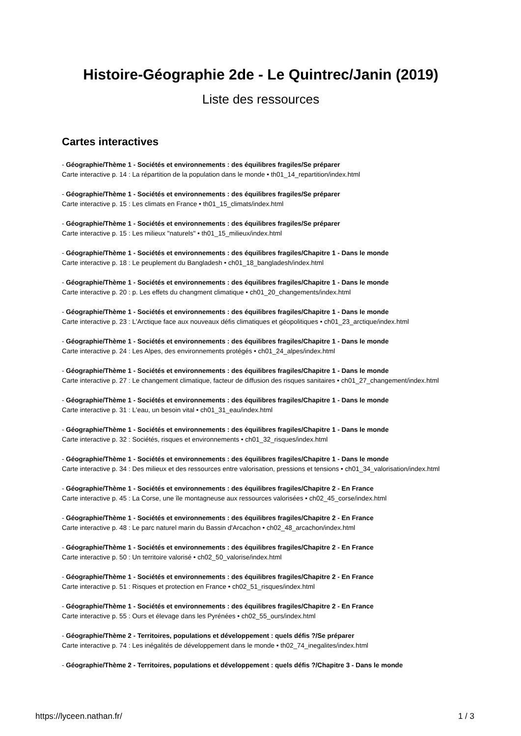Histoire-Géographie 2de - Le Quintrec/Janin (2019)
Liste des ressources
Cartes interactives
- Géographie/Thème 1 - Sociétés et environnements : des équilibres fragiles/Se préparer
Carte interactive p. 14 : La répartition de la population dans le monde • th01_14_repartition/index.html
- Géographie/Thème 1 - Sociétés et environnements : des équilibres fragiles/Se préparer
Carte interactive p. 15 : Les climats en France • th01_15_climats/index.html
- Géographie/Thème 1 - Sociétés et environnements : des équilibres fragiles/Se préparer
Carte interactive p. 15 : Les milieux "naturels" • th01_15_milieux/index.html
- Géographie/Thème 1 - Sociétés et environnements : des équilibres fragiles/Chapitre 1 - Dans le monde
Carte interactive p. 18 : Le peuplement du Bangladesh • ch01_18_bangladesh/index.html
- Géographie/Thème 1 - Sociétés et environnements : des équilibres fragiles/Chapitre 1 - Dans le monde
Carte interactive p. 20 : p. Les effets du changment climatique • ch01_20_changements/index.html
- Géographie/Thème 1 - Sociétés et environnements : des équilibres fragiles/Chapitre 1 - Dans le monde
Carte interactive p. 23 : L'Arctique face aux nouveaux défis climatiques et géopolitiques • ch01_23_arctique/index.html
- Géographie/Thème 1 - Sociétés et environnements : des équilibres fragiles/Chapitre 1 - Dans le monde
Carte interactive p. 24 : Les Alpes, des environnements protégés • ch01_24_alpes/index.html
- Géographie/Thème 1 - Sociétés et environnements : des équilibres fragiles/Chapitre 1 - Dans le monde
Carte interactive p. 27 : Le changement climatique, facteur de diffusion des risques sanitaires • ch01_27_changement/index.html
- Géographie/Thème 1 - Sociétés et environnements : des équilibres fragiles/Chapitre 1 - Dans le monde
Carte interactive p. 31 : L'eau, un besoin vital • ch01_31_eau/index.html
- Géographie/Thème 1 - Sociétés et environnements : des équilibres fragiles/Chapitre 1 - Dans le monde
Carte interactive p. 32 : Sociétés, risques et environnements • ch01_32_risques/index.html
- Géographie/Thème 1 - Sociétés et environnements : des équilibres fragiles/Chapitre 1 - Dans le monde
Carte interactive p. 34 : Des milieux et des ressources entre valorisation, pressions et tensions • ch01_34_valorisation/index.html
- Géographie/Thème 1 - Sociétés et environnements : des équilibres fragiles/Chapitre 2 - En France
Carte interactive p. 45 : La Corse, une île montagneuse aux ressources valorisées • ch02_45_corse/index.html
- Géographie/Thème 1 - Sociétés et environnements : des équilibres fragiles/Chapitre 2 - En France
Carte interactive p. 48 : Le parc naturel marin du Bassin d'Arcachon • ch02_48_arcachon/index.html
- Géographie/Thème 1 - Sociétés et environnements : des équilibres fragiles/Chapitre 2 - En France
Carte interactive p. 50 : Un territoire valorisé • ch02_50_valorise/index.html
- Géographie/Thème 1 - Sociétés et environnements : des équilibres fragiles/Chapitre 2 - En France
Carte interactive p. 51 : Risques et protection en France • ch02_51_risques/index.html
- Géographie/Thème 1 - Sociétés et environnements : des équilibres fragiles/Chapitre 2 - En France
Carte interactive p. 55 : Ours et élevage dans les Pyrénées • ch02_55_ours/index.html
- Géographie/Thème 2 - Territoires, populations et développement : quels défis ?/Se préparer
Carte interactive p. 74 : Les inégalités de développement dans le monde • th02_74_inegalites/index.html
- Géographie/Thème 2 - Territoires, populations et développement : quels défis ?/Chapitre 3 - Dans le monde
https://lyceen.nathan.fr/ 1 / 3